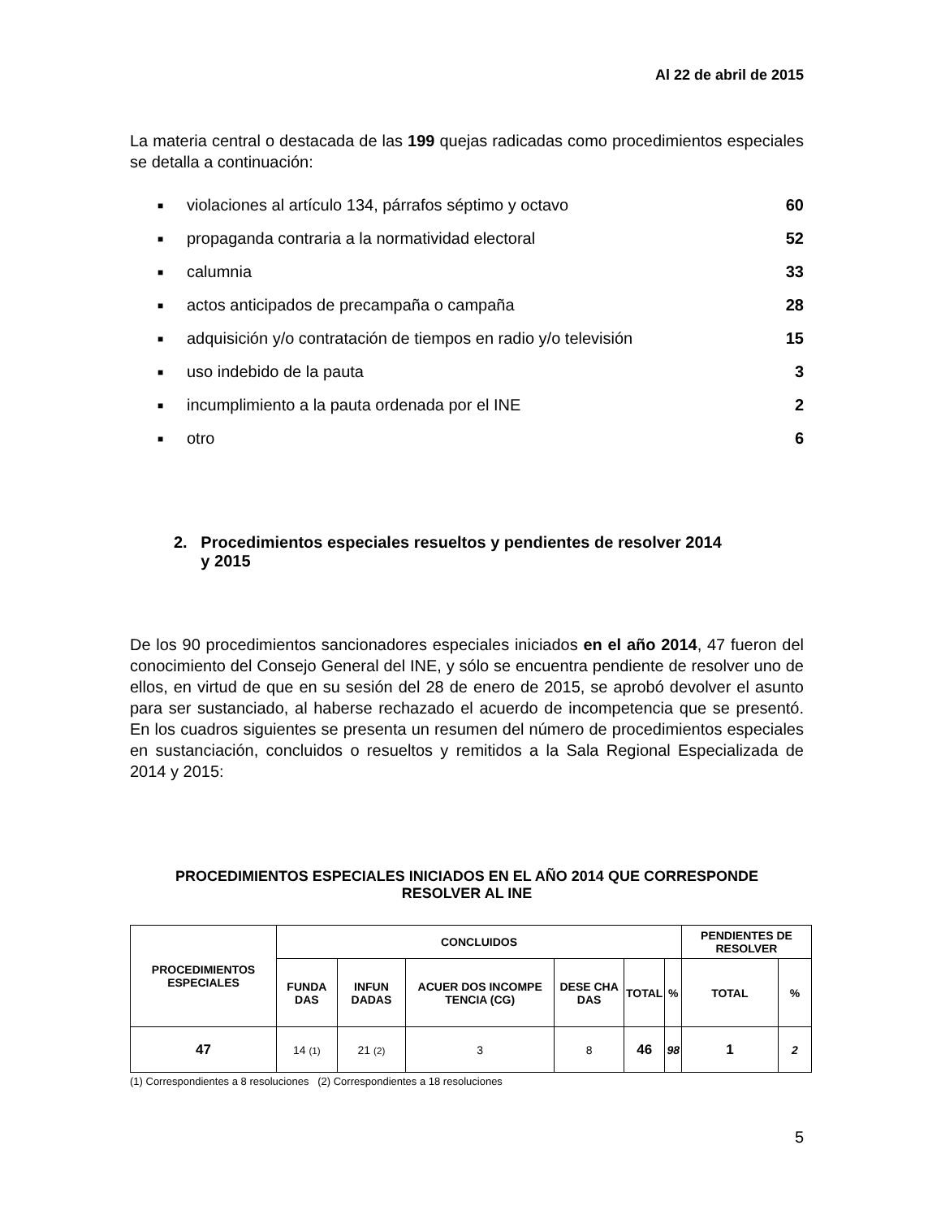Al 22 de abril de 2015
La materia central o destacada de las 199 quejas radicadas como procedimientos especiales se detalla a continuación:
■ violaciones al artículo 134, párrafos séptimo y octavo 60
■ propaganda contraria a la normatividad electoral 52
■ calumnia 33
■ actos anticipados de precampaña o campaña 28
■ adquisición y/o contratación de tiempos en radio y/o televisión 15
■ uso indebido de la pauta 3
■ incumplimiento a la pauta ordenada por el INE 2
■ otro 6
2. Procedimientos especiales resueltos y pendientes de resolver 2014
y 2015
De los 90 procedimientos sancionadores especiales iniciados en el año 2014, 47 fueron del conocimiento del Consejo General del INE, y sólo se encuentra pendiente de resolver uno de ellos, en virtud de que en su sesión del 28 de enero de 2015, se aprobó devolver el asunto para ser sustanciado, al haberse rechazado el acuerdo de incompetencia que se presentó. En los cuadros siguientes se presenta un resumen del número de procedimientos especiales en sustanciación, concluidos o resueltos y remitidos a la Sala Regional Especializada de 2014 y 2015:
PROCEDIMIENTOS ESPECIALES INICIADOS EN EL AÑO 2014 QUE CORRESPONDE
RESOLVER AL INE
| PROCEDIMIENTOS ESPECIALES | CONCLUIDOS | | | | | | PENDIENTES DE RESOLVER | |
| --- | --- | --- | --- | --- | --- | --- | --- | --- |
| | FUNDA DAS | INFUN DADAS | ACUER DOS INCOMPE TENCIA (CG) | DESE CHA DAS | TOTAL | % | TOTAL | % |
| 47 | 14 (1) | 21 (2) | 3 | 8 | 46 | 98 | 1 | 2 |
(1) Correspondientes a 8 resoluciones (2) Correspondientes a 18 resoluciones
5